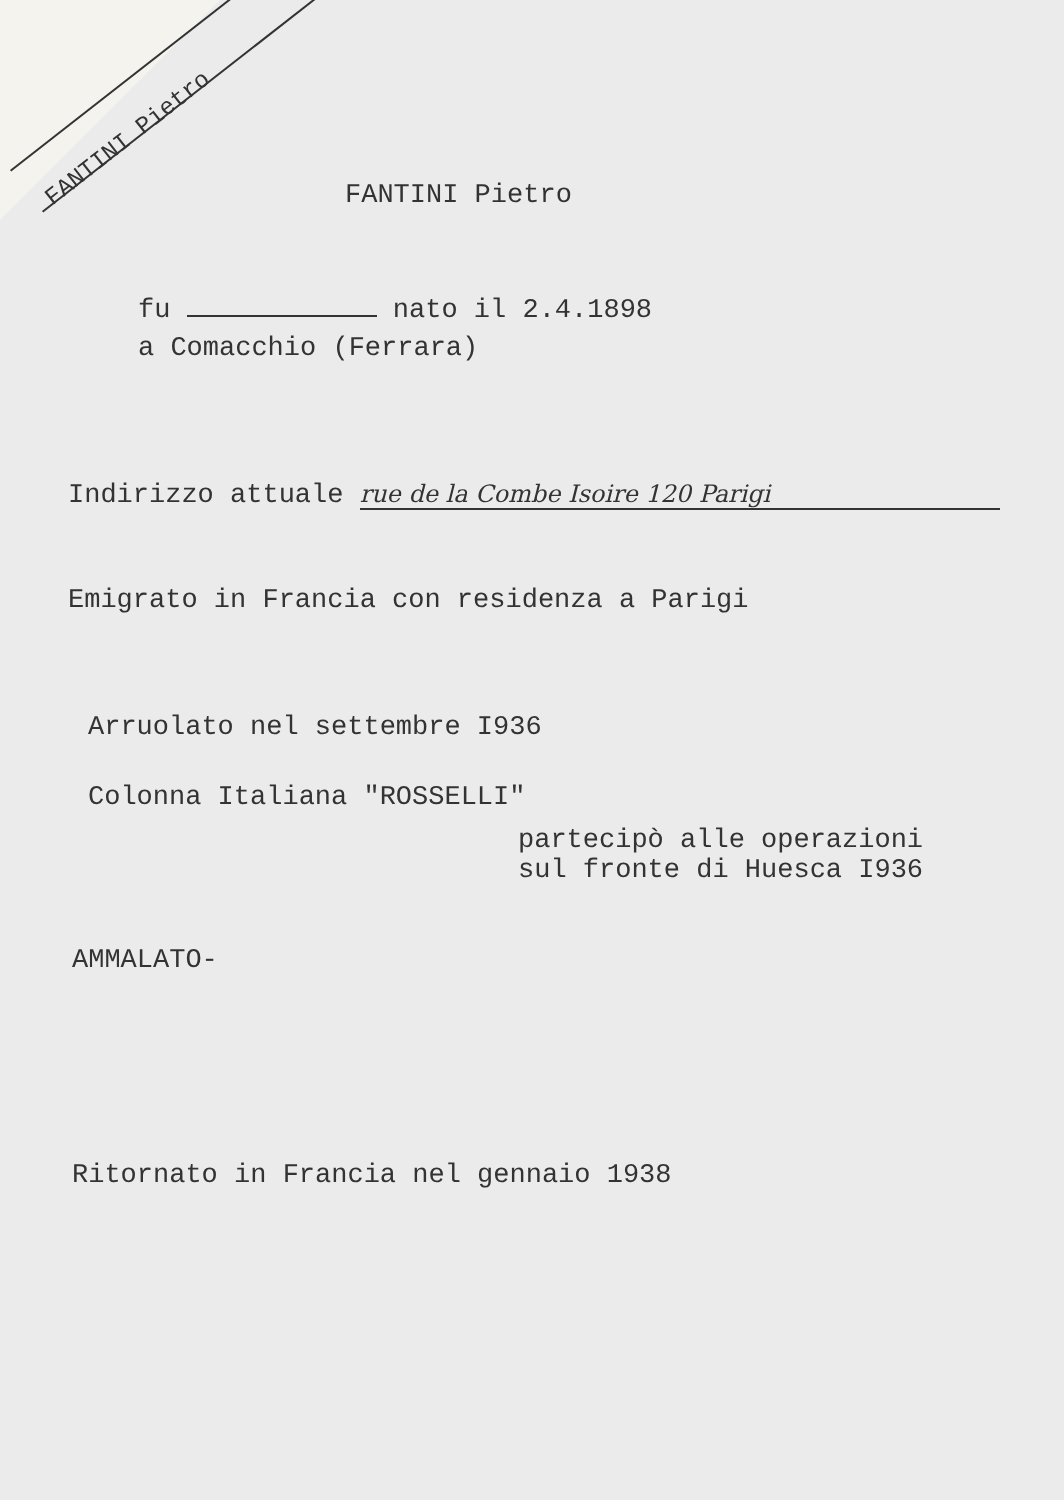FANTINI Pietro FANTINI Pietro
fu nato il 2.4.1898
a Comacchio (Ferrara)
Indirizzo attuale rue de la Combe Isoire 120 Parigi
Emigrato in Francia con residenza a Parigi
Arruolato nel settembre I936
Colonna Italiana "ROSSELLI"
partecipò alle operazioni
sul fronte di Huesca I936
AMMALATO-
Ritornato in Francia nel gennaio 1938